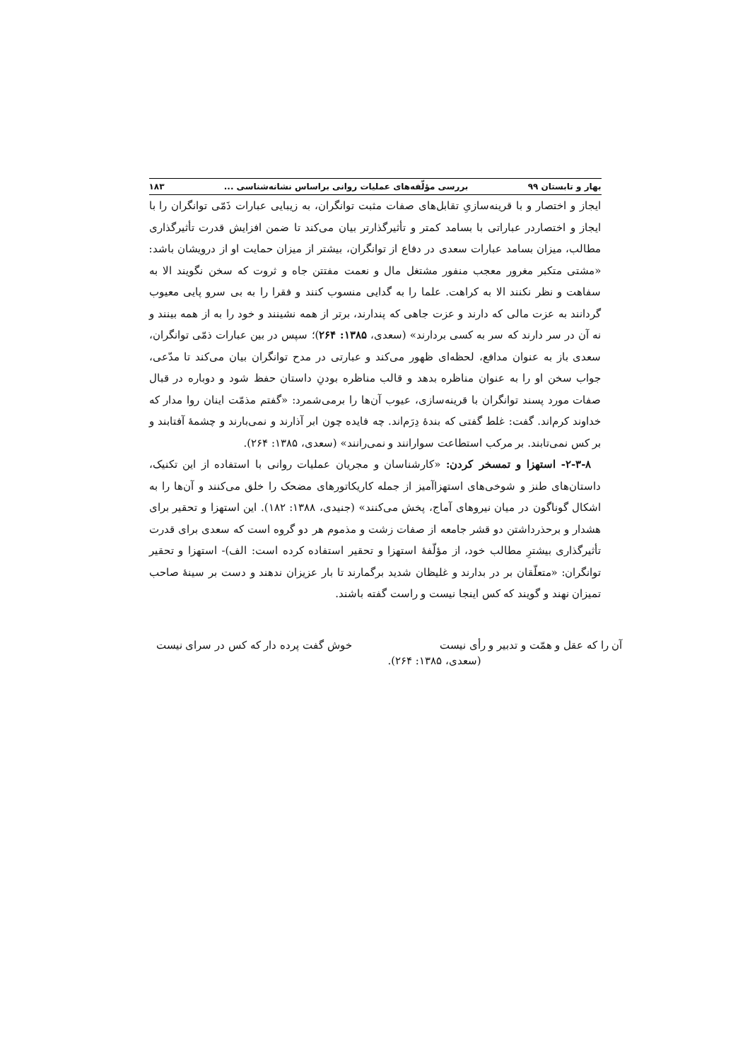بهار و تابستان ۹۹ بررسی مؤلّفه‌های عملیات روانی براساس نشانه‌شناسی ... ۱۸۳
ایجاز و اختصار و با قرینه‌سازیِ تقابل‌های صفات مثبت توانگران، به زیبایی عبارات ذَمّی توانگران را با ایجاز و اختصاردر عباراتی با بسامد کمتر و تأثیرگذارتر بیان می‌کند تا ضمن افزایش قدرت تأثیرگذاری مطالب، میزان بسامد عبارات سعدی در دفاع از توانگران، بیشتر از میزان حمایت او از درویشان باشد: «مشتی متکبر مغرور معجب منفور مشتغل مال و نعمت مفتتن جاه و ثروت که سخن نگویند الا به سفاهت و نظر نکنند الا به کراهت. علما را به گدایی منسوب کنند و فقرا را به بی سرو پایی معیوب گردانند به عزت مالی که دارند و عزت جاهی که پندارند، برتر از همه نشینند و خود را به از همه بینند و نه آن در سر دارند که سر به کسی بردارند» (سعدی، ۱۳۸۵: ۲۶۴)؛ سپس در بین عبارات ذمّی توانگران، سعدی باز به عنوان مدافع، لحظه‌ای ظهور می‌کند و عبارتی در مدح توانگران بیان می‌کند تا مدّعی، جواب سخن او را به عنوان مناظره بدهد و قالب مناظره بودنِ داستان حفظ شود و دوباره در قبال صفات مورد پسند توانگران با قرینه‌سازی، عیوب آن‌ها را برمی‌شمرد: «گفتم مذمّت اینان روا مدار که خداوند کرم‌اند. گفت: غلط گفتی که بندهٔ دِرَم‌اند. چه فایده چون ابر آذارند و نمی‌بارند و چشمهٔ آفتابند و بر کس نمی‌تابند. بر مرکب استطاعت سوارانند و نمی‌رانند» (سعدی، ۱۳۸۵: ۲۶۴).
۲-۳-۸- استهزا و تمسخر کردن: «کارشناسان و مجریان عملیات روانی با استفاده از این تکنیک، داستان‌های طنز و شوخی‌های استهزاآمیز از جمله کاریکاتورهای مضحک را خلق می‌کنند و آن‌ها را به اشکال گوناگون در میان نیروهای آماج، پخش می‌کنند» (جنیدی، ۱۳۸۸: ۱۸۲). این استهزا و تحقیر برای هشدار و برحذرداشتن دو قشر جامعه از صفات زشت و مذموم هر دو گروه است که سعدی برای قدرت تأثیرگذاری بیشترِ مطالب خود، از مؤلّفهٔ استهزا و تحقیر استفاده کرده است: الف)- استهزا و تحقیر توانگران: «متعلّقان بر در بدارند و غلیظان شدید برگمارند تا بار عزیزان ندهند و دست بر سینهٔ صاحب تمیزان نهند و گویند که کس اینجا نیست و راست گفته باشند.
آن را که عقل و همّت و تدبیر و رأی نیست خوش گفت پرده دار که کس در سرای نیست
(سعدی، ۱۳۸۵: ۲۶۴).